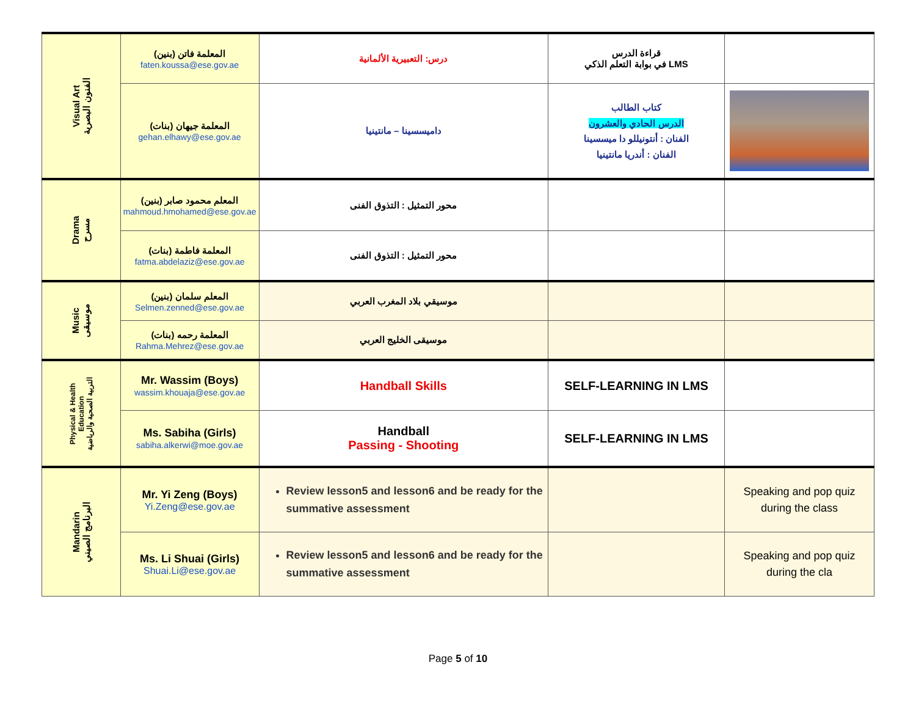| Visual Art الفنون البصرية | المعلمة فاتن (بنين) faten.koussa@ese.gov.ae | درس: التعبيرية الألمانية | قراءة الدرس في بوابة التعلم الذكي LMS | |
| | المعلمة جيهان (بنات) gehan.elhawy@ese.gov.ae | داميسسينا – مانتينيا | كتاب الطالب الدرس الحادي والعشرون الفنان : أنتونيللو دا ميسسينا الفنان : أندريا مانتينيا | |
| Drama مسرح | المعلم محمود صابر (بنين) mahmoud.hmohamed@ese.gov.ae | محور التمثيل : التذوق الفنى | | |
| | المعلمة فاطمة (بنات) fatma.abdelaziz@ese.gov.ae | محور التمثيل : التذوق الفنى | | |
| Music موسيقى | المعلم سلمان (بنين) Selmen.zenned@ese.gov.ae | موسيقي بلاد المغرب العربي | | |
| | (بنات) المعلمة رحمه Rahma.Mehrez@ese.gov.ae | موسيقى الخليج العربي | | |
| Physical & Health Education التربية الصحية والرياضية | Mr. Wassim (Boys) wassim.khouaja@ese.gov.ae | Handball Skills | SELF-LEARNING IN LMS | |
| | Ms. Sabiha (Girls) sabiha.alkerwi@moe.gov.ae | Handball Passing - Shooting | SELF-LEARNING IN LMS | |
| Mandarin البرنامج الصيني | Mr. Yi Zeng (Boys) Yi.Zeng@ese.gov.ae | Review lesson5 and lesson6 and be ready for the summative assessment | | Speaking and pop quiz during the class |
| | Ms. Li Shuai (Girls) Shuai.Li@ese.gov.ae | Review lesson5 and lesson6 and be ready for the summative assessment | | Speaking and pop quiz during the cla |
Page 5 of 10